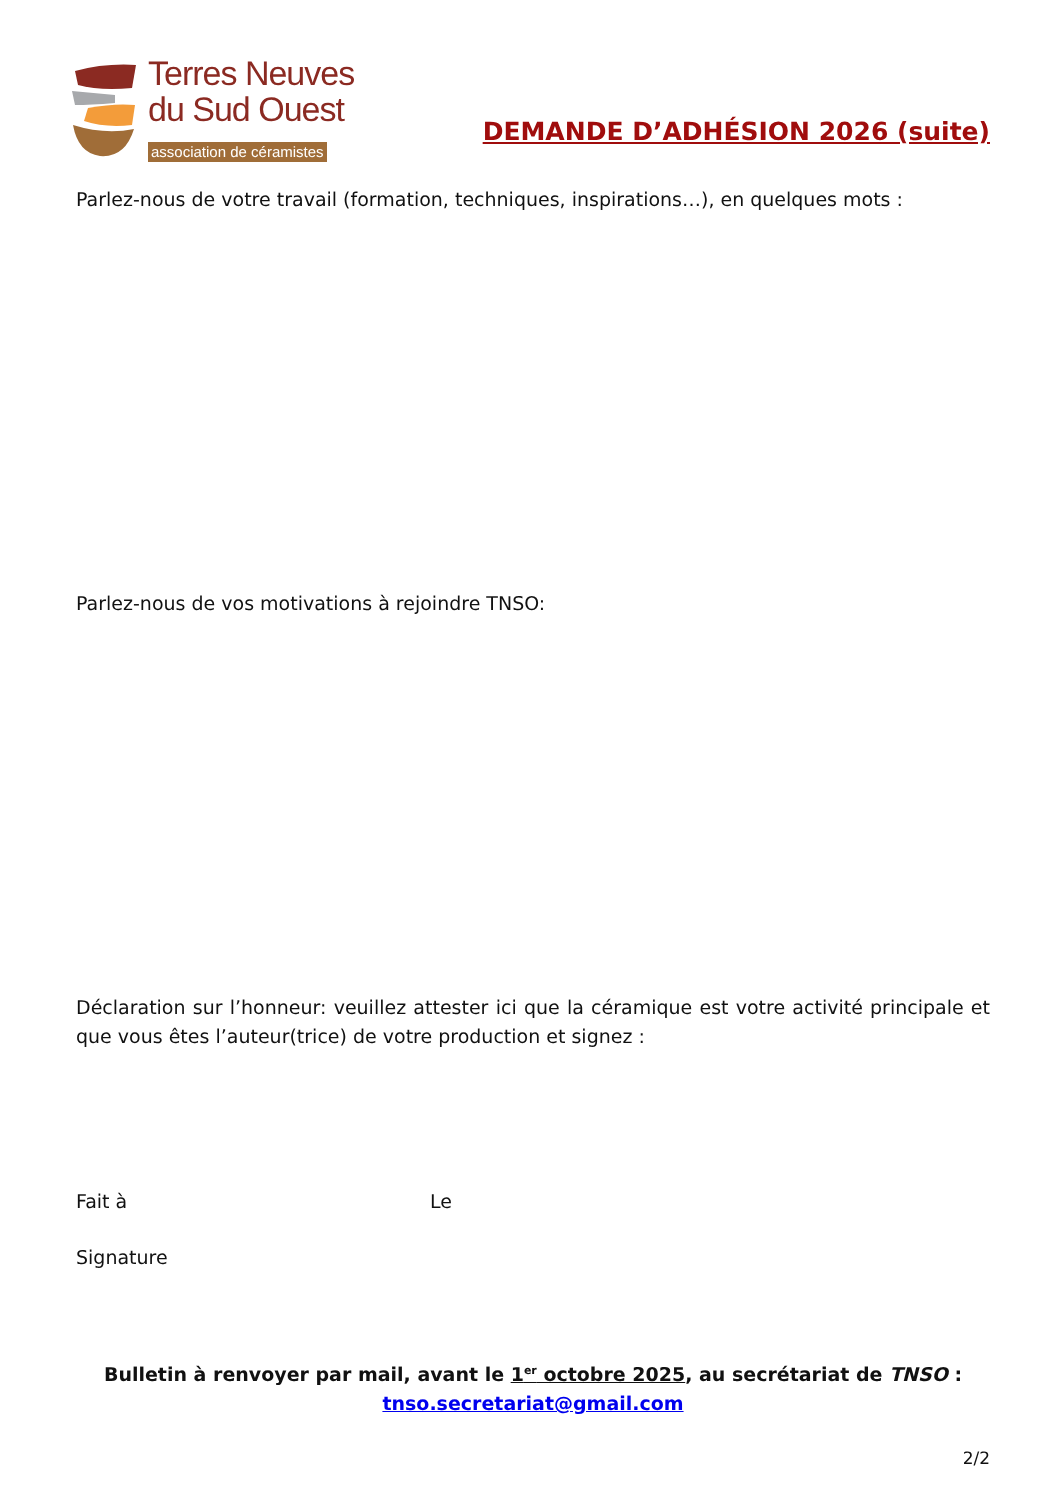Terres Neuves
du Sud Ouest
association de céramistes
DEMANDE D’ADHÉSION 2026 (suite)
Parlez-nous de votre travail (formation, techniques, inspirations…), en quelques mots :
Parlez-nous de vos motivations à rejoindre TNSO:
Déclaration sur l’honneur: veuillez attester ici que la céramique est votre activité principale et que vous êtes l’auteur(trice) de votre production et signez :
Fait à Le
Signature
Bulletin à renvoyer par mail, avant le 1<sup>er</sup> octobre 2025, au secrétariat de TNSO :
tnso.secretariat@gmail.com
2/2